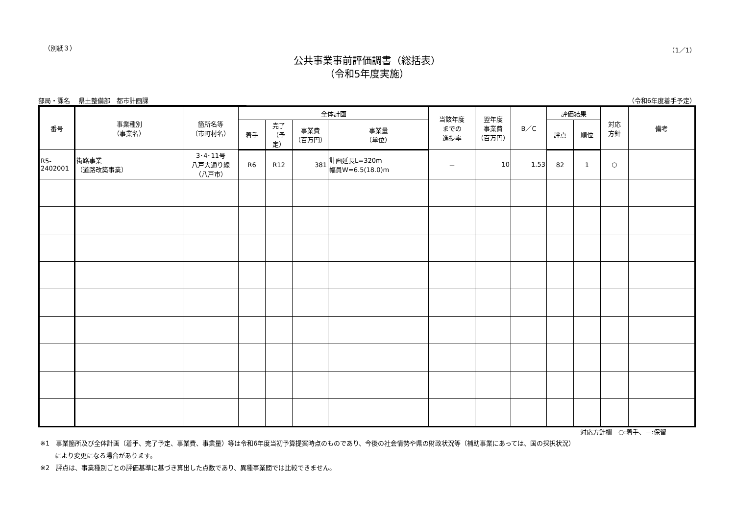（別紙３） （1／1）
公共事業事前評価調書（総括表）
（令和5年度実施）
部局・課名　 県土整備部　都市計画課 （令和6年度着手予定）
| 番号 | 事業種別 （事業名） | 箇所名等 （市町村名） | 全体計画 | | | | 当該年度 までの 進捗率 | 翌年度 事業費 （百万円） | B／C | 評価結果 | | 対応 方針 | 備考 |
| --- | --- | --- | --- | --- | --- | --- | --- | --- | --- | --- | --- | --- | --- |
| | | | 着手 | 完了 （予定） | 事業費 （百万円） | 事業量 （単位） | | | | 評点 | 順位 | | |
| R5- 2402001 | 街路事業 （道路改築事業） | 3･4･11号 八戸大通り線 （八戸市） | R6 | R12 | 381 | 計画延長L=320m 幅員W=6.5(18.0)m | － | 10 | 1.53 | 82 | 1 | ○ | |
対応方針欄　○:着手、－:保留
※1　事業箇所及び全体計画（着手、完了予定、事業費、事業量）等は令和6年度当初予算提案時点のものであり、今後の社会情勢や県の財政状況等（補助事業にあっては、国の採択状況）
　　 により変更になる場合があります。
※2　評点は、事業種別ごとの評価基準に基づき算出した点数であり、異種事業間では比較できません。